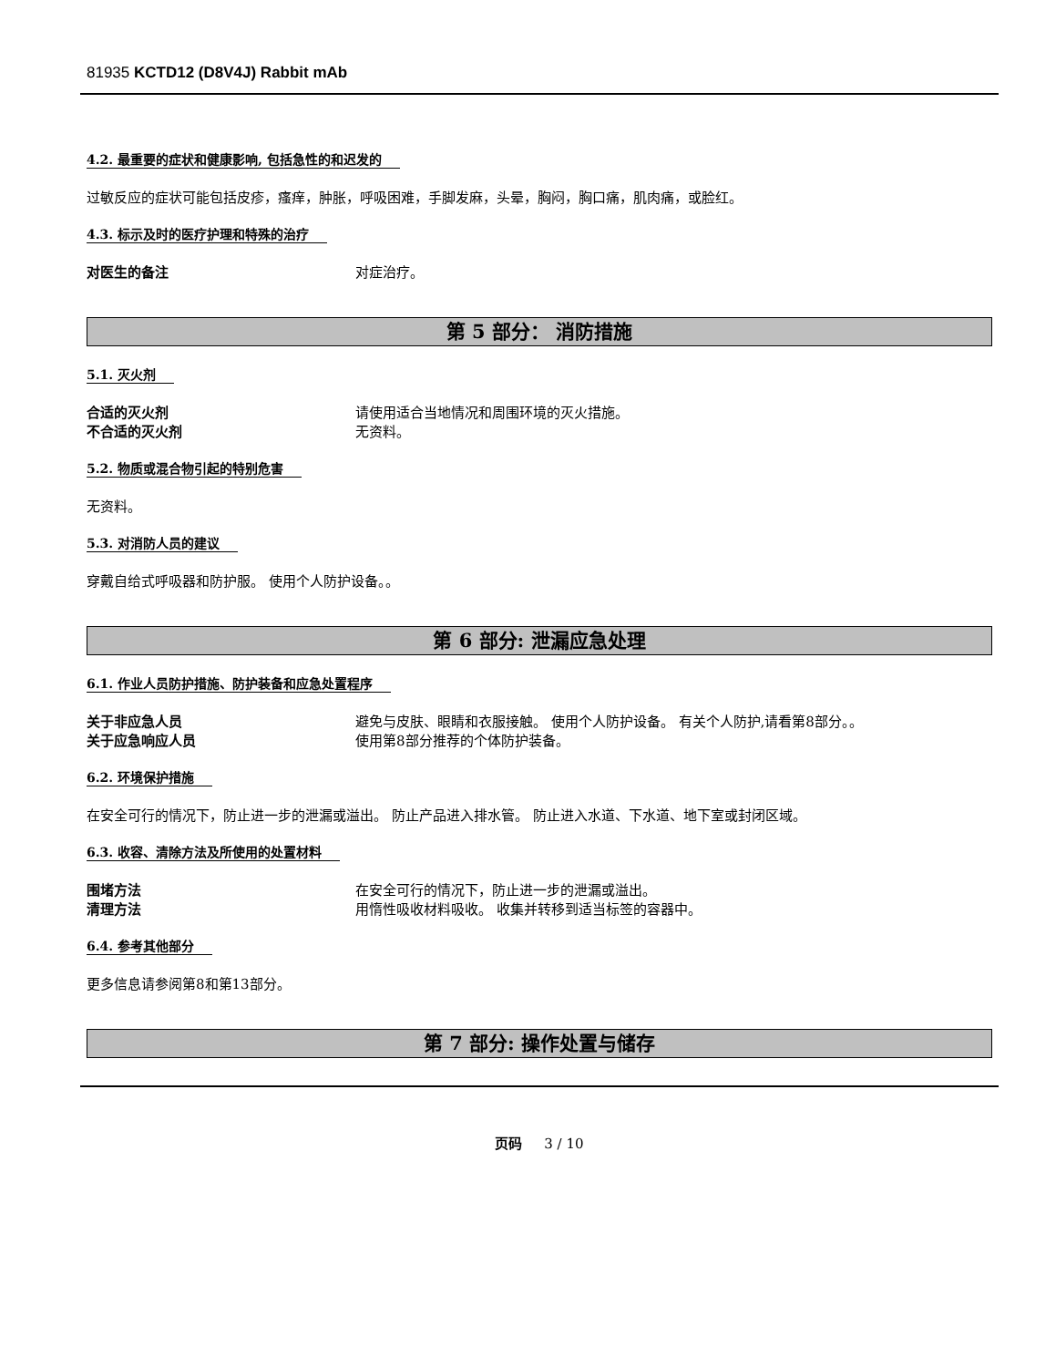81935 KCTD12 (D8V4J) Rabbit mAb
4.2. 最重要的症状和健康影响, 包括急性的和迟发的
过敏反应的症状可能包括皮疹，瘙痒，肿胀，呼吸困难，手脚发麻，头晕，胸闷，胸口痛，肌肉痛，或脸红。
4.3. 标示及时的医疗护理和特殊的治疗
对医生的备注 对症治疗。
第 5 部分： 消防措施
5.1. 灭火剂
合适的灭火剂 请使用适合当地情况和周围环境的灭火措施。
不合适的灭火剂 无资料。
5.2. 物质或混合物引起的特别危害
无资料。
5.3. 对消防人员的建议
穿戴自给式呼吸器和防护服。 使用个人防护设备。。
第 6 部分: 泄漏应急处理
6.1. 作业人员防护措施、防护装备和应急处置程序
关于非应急人员 避免与皮肤、眼睛和衣服接触。 使用个人防护设备。 有关个人防护,请看第8部分。。
关于应急响应人员 使用第8部分推荐的个体防护装备。
6.2. 环境保护措施
在安全可行的情况下，防止进一步的泄漏或溢出。 防止产品进入排水管。 防止进入水道、下水道、地下室或封闭区域。
6.3. 收容、清除方法及所使用的处置材料
围堵方法 在安全可行的情况下，防止进一步的泄漏或溢出。
清理方法 用惰性吸收材料吸收。 收集并转移到适当标签的容器中。
6.4. 参考其他部分
更多信息请参阅第8和第13部分。
第 7 部分: 操作处置与储存
页码 3 / 10